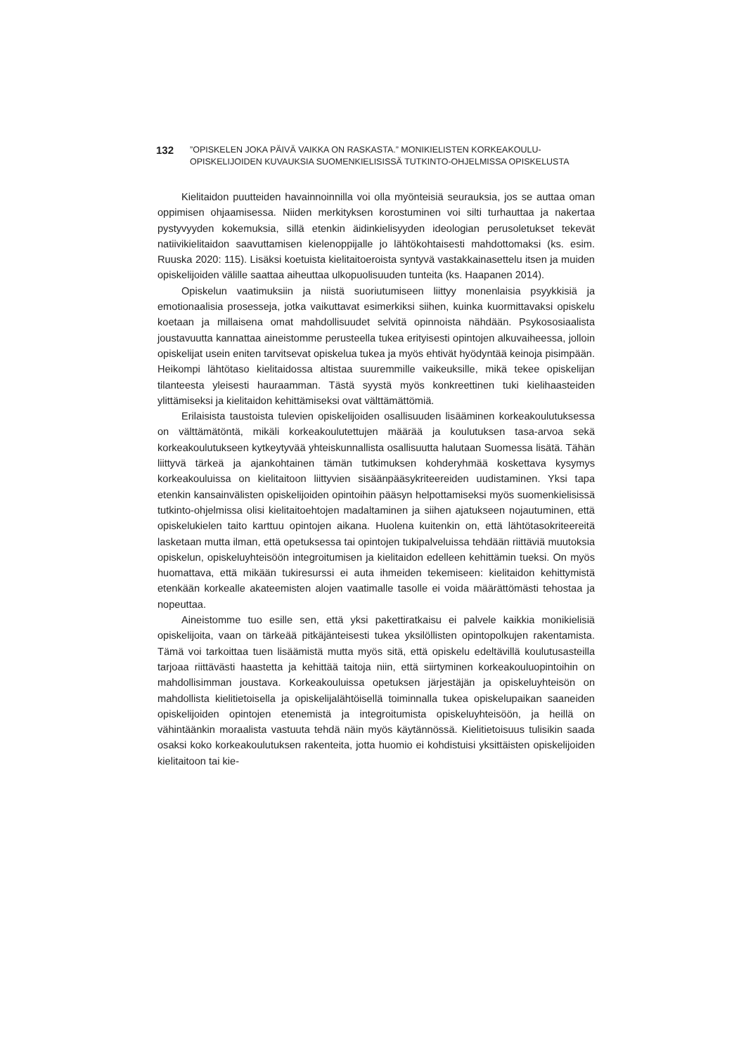132
”OPISKELEN JOKA PÄIVÄ VAIKKA ON RASKASTA.” MONIKIELISTEN KORKEAKOULU-
OPISKELIJOIDEN KUVAUKSIA SUOMENKIELISISSÄ TUTKINTO-OHJELMISSA OPISKELUSTA
Kielitaidon puutteiden havainnoinnilla voi olla myönteisiä seurauksia, jos se auttaa oman oppimisen ohjaamisessa. Niiden merkityksen korostuminen voi silti turhauttaa ja nakertaa pystyvyyden kokemuksia, sillä etenkin äidinkielisyyden ideologian perusoletukset tekevät natiivikielitaidon saavuttamisen kielenoppijalle jo lähtökohtaisesti mahdottomaksi (ks. esim. Ruuska 2020: 115). Lisäksi koetuista kielitaitoeroista syntyvä vastakkainasettelu itsen ja muiden opiskelijoiden välille saattaa aiheuttaa ulkopuolisuuden tunteita (ks. Haapanen 2014).
Opiskelun vaatimuksiin ja niistä suoriutumiseen liittyy monenlaisia psyykkisiä ja emotionaalisia prosesseja, jotka vaikuttavat esimerkiksi siihen, kuinka kuormittavaksi opiskelu koetaan ja millaisena omat mahdollisuudet selvitä opinnoista nähdään. Psykososiaalista joustavuutta kannattaa aineistomme perusteella tukea erityisesti opintojen alkuvaiheessa, jolloin opiskelijat usein eniten tarvitsevat opiskelua tukea ja myös ehtivät hyödyntää keinoja pisimpään. Heikompi lähtötaso kielitaidossa altistaa suuremmille vaikeuksille, mikä tekee opiskelijan tilanteesta yleisesti hauraamman. Tästä syystä myös konkreettinen tuki kielihaasteiden ylittämiseksi ja kielitaidon kehittämiseksi ovat välttämättömiä.
Erilaisista taustoista tulevien opiskelijoiden osallisuuden lisääminen korkeakoulutuksessa on välttämätöntä, mikäli korkeakoulutettujen määrää ja koulutuksen tasa-arvoa sekä korkeakoulutukseen kytkeytyvää yhteiskunnallista osallisuutta halutaan Suomessa lisätä. Tähän liittyvä tärkeä ja ajankohtainen tämän tutkimuksen kohderyhmää koskettava kysymys korkeakouluissa on kielitaitoon liittyvien sisäänpääsykriteereiden uudistaminen. Yksi tapa etenkin kansainvälisten opiskelijoiden opintoihin pääsyn helpottamiseksi myös suomenkielisissä tutkinto-ohjelmissa olisi kielitaitoehtojen madaltaminen ja siihen ajatukseen nojautuminen, että opiskelukielen taito karttuu opintojen aikana. Huolena kuitenkin on, että lähtötasokriteereitä lasketaan mutta ilman, että opetuksessa tai opintojen tukipalveluissa tehdään riittäviä muutoksia opiskelun, opiskeluyhteisöön integroitumisen ja kielitaidon edelleen kehittämin tueksi. On myös huomattava, että mikään tukiresurssi ei auta ihmeiden tekemiseen: kielitaidon kehittymistä etenkään korkealle akateemisten alojen vaatimalle tasolle ei voida määrättömästi tehostaa ja nopeuttaa.
Aineistomme tuo esille sen, että yksi pakettiratkaisu ei palvele kaikkia monikielisiä opiskelijoita, vaan on tärkeää pitkäjänteisesti tukea yksilöllisten opintopolkujen rakentamista. Tämä voi tarkoittaa tuen lisäämistä mutta myös sitä, että opiskelu edeltävillä koulutusasteilla tarjoaa riittävästi haastetta ja kehittää taitoja niin, että siirtyminen korkeakouluopintoihin on mahdollisimman joustava. Korkeakouluissa opetuksen järjestäjän ja opiskeluyhteisön on mahdollista kielitietoisella ja opiskelijalähtöisellä toiminnalla tukea opiskelupaikan saaneiden opiskelijoiden opintojen etenemistä ja integroitumista opiskeluyhteisöön, ja heillä on vähintäänkin moraalista vastuuta tehdä näin myös käytännössä. Kielitietoisuus tulisikin saada osaksi koko korkeakoulutuksen rakenteita, jotta huomio ei kohdistuisi yksittäisten opiskelijoiden kielitaitoon tai kie-